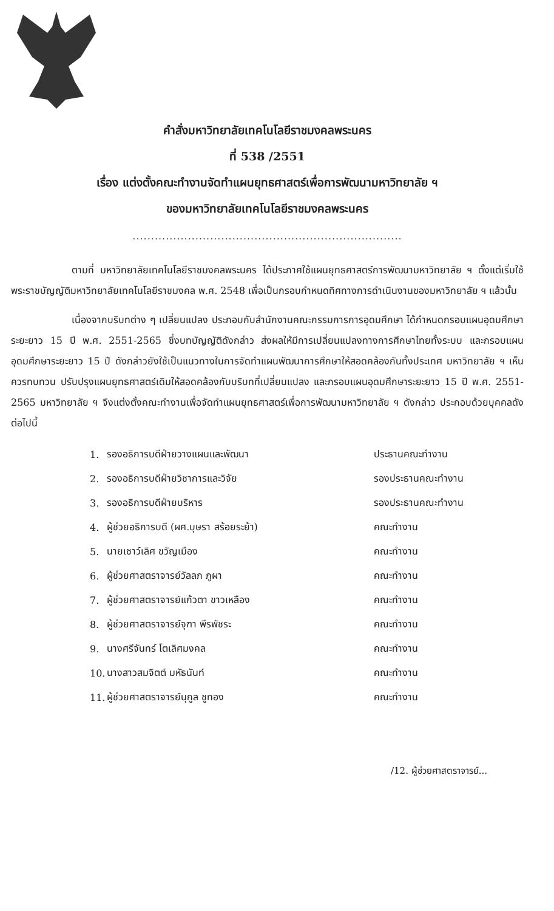คำสั่งมหาวิทยาลัยเทคโนโลยีราชมงคลพระนคร
ที่ 538 /2551
เรื่อง แต่งตั้งคณะทำงานจัดทำแผนยุทธศาสตร์เพื่อการพัฒนามหาวิทยาลัย ฯ
ของมหาวิทยาลัยเทคโนโลยีราชมงคลพระนคร
.........................................................................
ตามที่ มหาวิทยาลัยเทคโนโลยีราชมงคลพระนคร ได้ประกาศใช้แผนยุทธศาสตร์การพัฒนามหาวิทยาลัย ฯ ตั้งแต่เริ่มใช้พระราชบัญญัติมหาวิทยาลัยเทคโนโลยีราชมงคล พ.ศ. 2548 เพื่อเป็นกรอบกำหนดทิศทางการดำเนินงานของมหาวิทยาลัย ฯ แล้วนั้น
เนื่องจากบริบทต่าง ๆ เปลี่ยนแปลง ประกอบกับสำนักงานคณะกรรมการการอุดมศึกษา ได้กำหนดกรอบแผนอุดมศึกษาระยะยาว 15 ปี พ.ศ. 2551-2565 ซึ่งบทบัญญัติดังกล่าว ส่งผลให้มีการเปลี่ยนแปลงทางการศึกษาไทยทั้งระบบ และกรอบแผนอุดมศึกษาระยะยาว 15 ปี ดังกล่าวยังใช้เป็นแนวทางในการจัดทำแผนพัฒนาการศึกษาให้สอดคล้องกันทั้งประเทศ มหาวิทยาลัย ฯ เห็นควรทบทวน ปรับปรุงแผนยุทธศาสตร์เดิมให้สอดคล้องกับบริบทที่เปลี่ยนแปลง และกรอบแผนอุดมศึกษาระยะยาว 15 ปี พ.ศ. 2551-2565 มหาวิทยาลัย ฯ จึงแต่งตั้งคณะทำงานเพื่อจัดทำแผนยุทธศาสตร์เพื่อการพัฒนามหาวิทยาลัย ฯ ดังกล่าว ประกอบด้วยบุคคลดังต่อไปนี้
| 1. | รองอธิการบดีฝ่ายวางแผนและพัฒนา | ประธานคณะทำงาน |
| 2. | รองอธิการบดีฝ่ายวิชาการและวิจัย | รองประธานคณะทำงาน |
| 3. | รองอธิการบดีฝ่ายบริหาร | รองประธานคณะทำงาน |
| 4. | ผู้ช่วยอธิการบดี (ผศ.บุษรา สร้อยระย้า) | คณะทำงาน |
| 5. | นายเชาว์เลิศ ขวัญเมือง | คณะทำงาน |
| 6. | ผู้ช่วยศาสตราจารย์วัลลภ ภูผา | คณะทำงาน |
| 7. | ผู้ช่วยศาสตราจารย์แก้วตา ขาวเหลือง | คณะทำงาน |
| 8. | ผู้ช่วยศาสตราจารย์จุฑา พีรพัชระ | คณะทำงาน |
| 9. | นางศรีจันทร์ โตเลิศมงคล | คณะทำงาน |
| 10. | นางสาวสมจิตต์ มหัธนันท์ | คณะทำงาน |
| 11. | ผู้ช่วยศาสตราจารย์นุกูล ชูทอง | คณะทำงาน |
/12. ผู้ช่วยศาสตราจารย์...